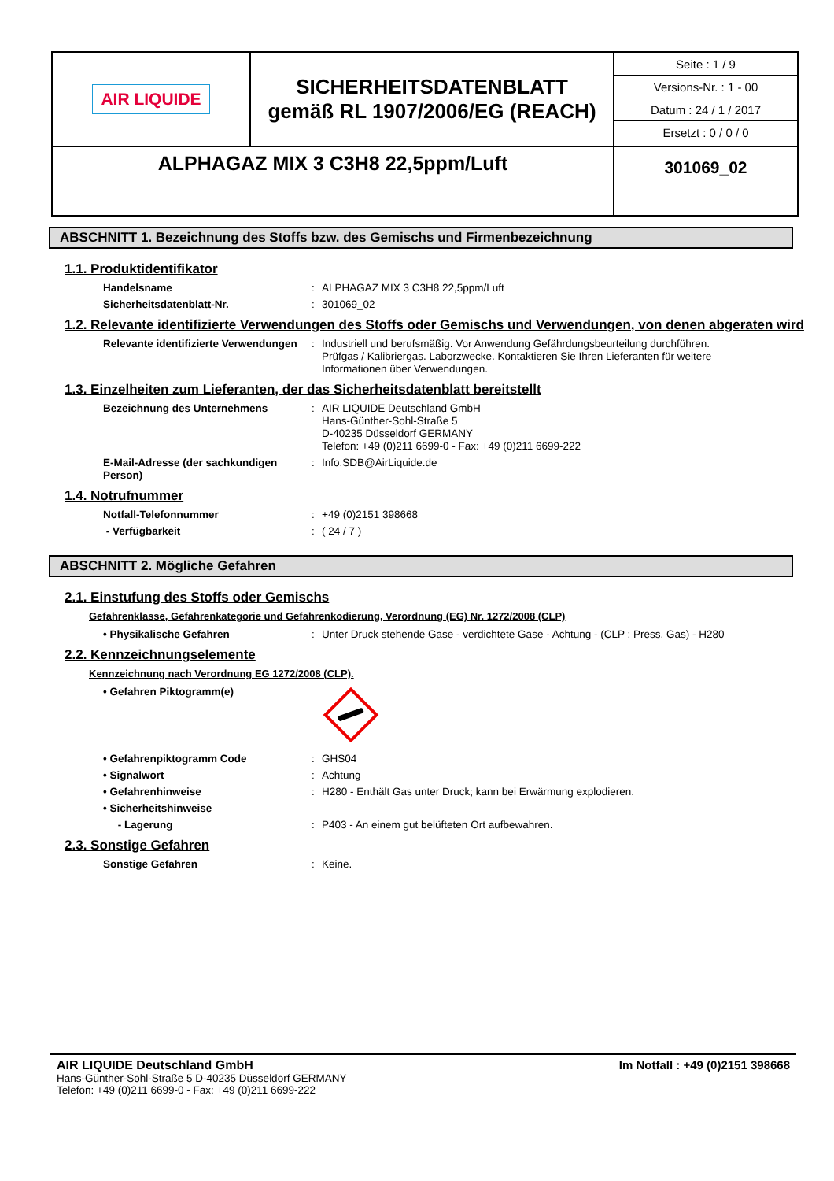| AIR LIQUIDE | SICHERHEITSDATENBLATT gemäß RL 1907/2006/EG (REACH) | / Seite : 1 / 9 / / Versions-Nr. : 1 - 00 / / Datum : 24 / 1 / 2017 / / Ersetzt : 0 / 0 / 0 / |
| ALPHAGAZ MIX 3 C3H8 22,5ppm/Luft | | 301069_02 |
ABSCHNITT 1. Bezeichnung des Stoffs bzw. des Gemischs und Firmenbezeichnung
1.1. Produktidentifikator
Handelsname : ALPHAGAZ MIX 3 C3H8 22,5ppm/Luft
Sicherheitsdatenblatt-Nr. : 301069_02
1.2. Relevante identifizierte Verwendungen des Stoffs oder Gemischs und Verwendungen, von denen abgeraten wird
Relevante identifizierte Verwendungen
: Industriell und berufsmäßig. Vor Anwendung Gefährdungsbeurteilung durchführen. Prüfgas / Kalibriergas. Laborzwecke. Kontaktieren Sie Ihren Lieferanten für weitere Informationen über Verwendungen.
1.3. Einzelheiten zum Lieferanten, der das Sicherheitsdatenblatt bereitstellt
Bezeichnung des Unternehmens : AIR LIQUIDE Deutschland GmbH
Hans-Günther-Sohl-Straße 5
D-40235 Düsseldorf GERMANY
Telefon: +49 (0)211 6699-0 - Fax: +49 (0)211 6699-222
E-Mail-Adresse (der sachkundigen Person)
: Info.SDB@AirLiquide.de
1.4. Notrufnummer
Notfall-Telefonnummer : +49 (0)2151 398668
- Verfügbarkeit : ( 24 / 7 )
ABSCHNITT 2. Mögliche Gefahren
2.1. Einstufung des Stoffs oder Gemischs
Gefahrenklasse, Gefahrenkategorie und Gefahrenkodierung, Verordnung (EG) Nr. 1272/2008 (CLP)
• Physikalische Gefahren : Unter Druck stehende Gase - verdichtete Gase - Achtung - (CLP : Press. Gas) - H280
2.2. Kennzeichnungselemente
Kennzeichnung nach Verordnung EG 1272/2008 (CLP).
• Gefahren Piktogramm(e)
• Gefahrenpiktogramm Code : GHS04
• Signalwort : Achtung
• Gefahrenhinweise : H280 - Enthält Gas unter Druck; kann bei Erwärmung explodieren.
• Sicherheitshinweise
- Lagerung : P403 - An einem gut belüfteten Ort aufbewahren.
2.3. Sonstige Gefahren
Sonstige Gefahren : Keine.
AIR LIQUIDE Deutschland GmbH
Hans-Günther-Sohl-Straße 5 D-40235 Düsseldorf GERMANY
Telefon: +49 (0)211 6699-0 - Fax: +49 (0)211 6699-222
Im Notfall : +49 (0)2151 398668